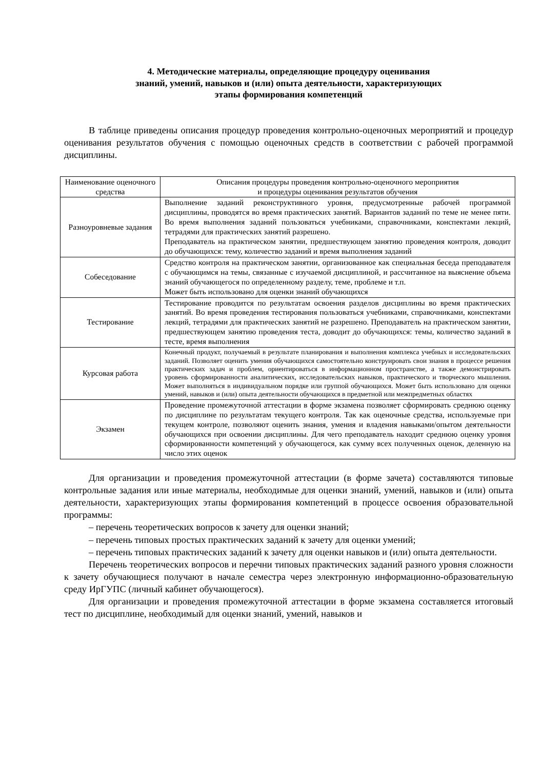4. Методические материалы, определяющие процедуру оценивания
знаний, умений, навыков и (или) опыта деятельности, характеризующих
этапы формирования компетенций
В таблице приведены описания процедур проведения контрольно-оценочных мероприятий и процедур оценивания результатов обучения с помощью оценочных средств в соответствии с рабочей программой дисциплины.
| Наименование оценочного средства | Описания процедуры проведения контрольно-оценочного мероприятия и процедуры оценивания результатов обучения |
| --- | --- |
| Разноуровневые задания | Выполнение заданий реконструктивного уровня, предусмотренные рабочей программой дисциплины, проводятся во время практических занятий. Вариантов заданий по теме не менее пяти. Во время выполнения заданий пользоваться учебниками, справочниками, конспектами лекций, тетрадями для практических занятий разрешено. Преподаватель на практическом занятии, предшествующем занятию проведения контроля, доводит до обучающихся: тему, количество заданий и время выполнения заданий |
| Собеседование | Средство контроля на практическом занятии, организованное как специальная беседа преподавателя с обучающимся на темы, связанные с изучаемой дисциплиной, и рассчитанное на выяснение объема знаний обучающегося по определенному разделу, теме, проблеме и т.п. Может быть использовано для оценки знаний обучающихся |
| Тестирование | Тестирование проводится по результатам освоения разделов дисциплины во время практических занятий. Во время проведения тестирования пользоваться учебниками, справочниками, конспектами лекций, тетрадями для практических занятий не разрешено. Преподаватель на практическом занятии, предшествующем занятию проведения теста, доводит до обучающихся: темы, количество заданий в тесте, время выполнения |
| Курсовая работа | Конечный продукт, получаемый в результате планирования и выполнения комплекса учебных и исследовательских заданий. Позволяет оценить умения обучающихся самостоятельно конструировать свои знания в процессе решения практических задач и проблем, ориентироваться в информационном пространстве, а также демонстрировать уровень сформированности аналитических, исследовательских навыков, практического и творческого мышления. Может выполняться в индивидуальном порядке или группой обучающихся. Может быть использовано для оценки умений, навыков и (или) опыта деятельности обучающихся в предметной или межпредметных областях |
| Экзамен | Проведение промежуточной аттестации в форме экзамена позволяет сформировать среднюю оценку по дисциплине по результатам текущего контроля. Так как оценочные средства, используемые при текущем контроле, позволяют оценить знания, умения и владения навыками/опытом деятельности обучающихся при освоении дисциплины. Для чего преподаватель находит среднюю оценку уровня сформированности компетенций у обучающегося, как сумму всех полученных оценок, деленную на число этих оценок |
Для организации и проведения промежуточной аттестации (в форме зачета) составляются типовые контрольные задания или иные материалы, необходимые для оценки знаний, умений, навыков и (или) опыта деятельности, характеризующих этапы формирования компетенций в процессе освоения образовательной программы:
– перечень теоретических вопросов к зачету для оценки знаний;
– перечень типовых простых практических заданий к зачету для оценки умений;
– перечень типовых практических заданий к зачету для оценки навыков и (или) опыта деятельности.
Перечень теоретических вопросов и перечни типовых практических заданий разного уровня сложности к зачету обучающиеся получают в начале семестра через электронную информационно-образовательную среду ИрГУПС (личный кабинет обучающегося).
Для организации и проведения промежуточной аттестации в форме экзамена составляется итоговый тест по дисциплине, необходимый для оценки знаний, умений, навыков и